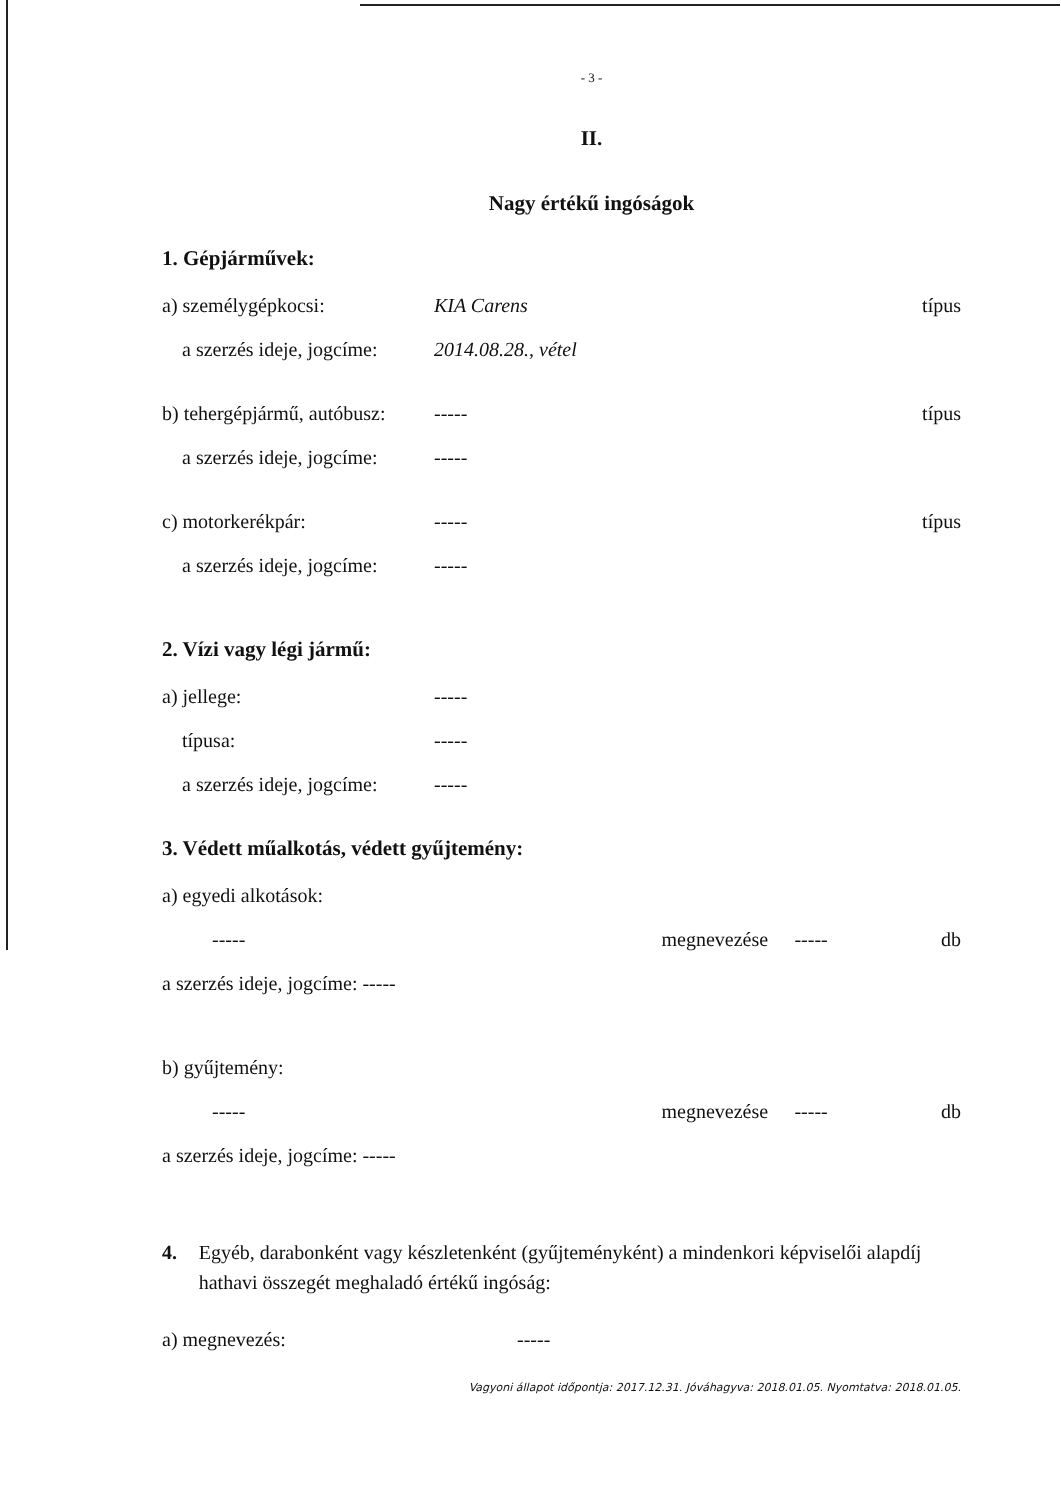- 3 -
II.
Nagy értékű ingóságok
1. Gépjárművek:
a) személygépkocsi: KIA Carens típus
a szerzés ideje, jogcíme: 2014.08.28., vétel
b) tehergépjármű, autóbusz: ----- típus
a szerzés ideje, jogcíme: -----
c) motorkerékpár: ----- típus
a szerzés ideje, jogcíme: -----
2. Vízi vagy légi jármű:
a) jellege: -----
típusa: -----
a szerzés ideje, jogcíme: -----
3. Védett műalkotás, védett gyűjtemény:
a) egyedi alkotások:
----- megnevezése ----- db
a szerzés ideje, jogcíme: -----
b) gyűjtemény:
----- megnevezése ----- db
a szerzés ideje, jogcíme: -----
4. Egyéb, darabonként vagy készletenként (gyűjteményként) a mindenkori képviselői alapdíj hathavi összegét meghaladó értékű ingóság:
a) megnevezés: -----
Vagyoni állapot időpontja: 2017.12.31. Jóváhagyva: 2018.01.05. Nyomtatva: 2018.01.05.